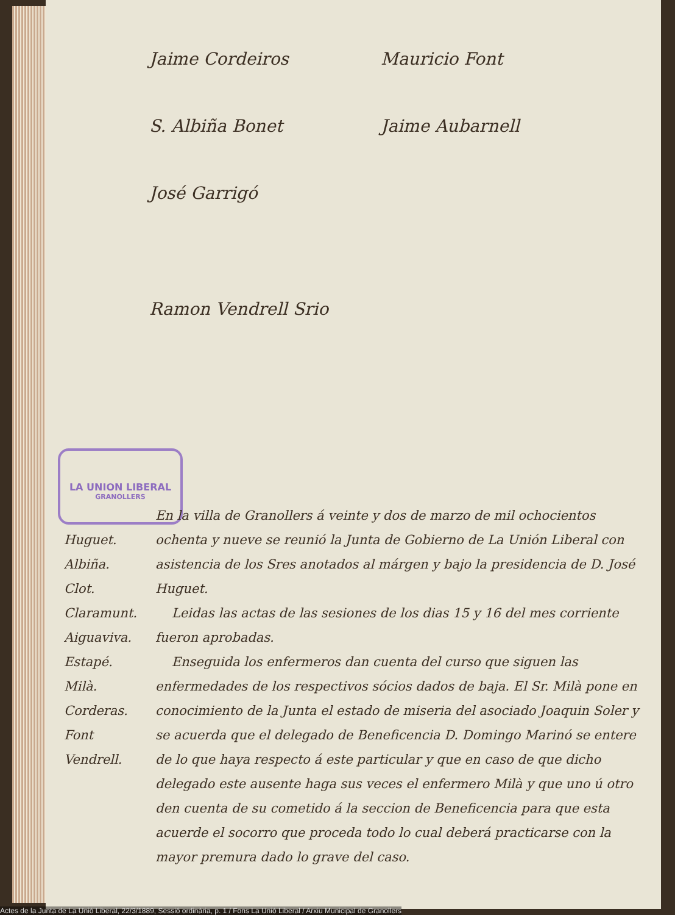Jaime Cordeiros Mauricio Font S. Albiña Bonet Jaime Aubarnell José Garrigó
Ramon Vendrell Srio
LA UNION LIBERAL
GRANOLLERS
Huguet.
Albiña.
Clot.
Claramunt.
Aiguaviva.
Estapé.
Milà.
Corderas.
Font
Vendrell.
En la villa de Granollers á veinte y dos de marzo de mil ochocientos ochenta y nueve se reunió la Junta de Gobierno de La Unión Liberal con asistencia de los Sres anotados al márgen y bajo la presidencia de D. José Huguet.
Leidas las actas de las sesiones de los dias 15 y 16 del mes corriente fueron aprobadas.
Enseguida los enfermeros dan cuenta del curso que siguen las enfermedades de los respectivos sócios dados de baja. El Sr. Milà pone en conocimiento de la Junta el estado de miseria del asociado Joaquin Soler y se acuerda que el delegado de Beneficencia D. Domingo Marinó se entere de lo que haya respecto á este particular y que en caso de que dicho delegado este ausente haga sus veces el enfermero Milà y que uno ú otro den cuenta de su cometido á la seccion de Beneficencia para que esta acuerde el socorro que proceda todo lo cual deberá practicarse con la mayor premura dado lo grave del caso.
Actes de la Junta de La Unió Liberal, 22/3/1889, Sessió ordinària, p. 1 / Fons La Unió Liberal / Arxiu Municipal de Granollers